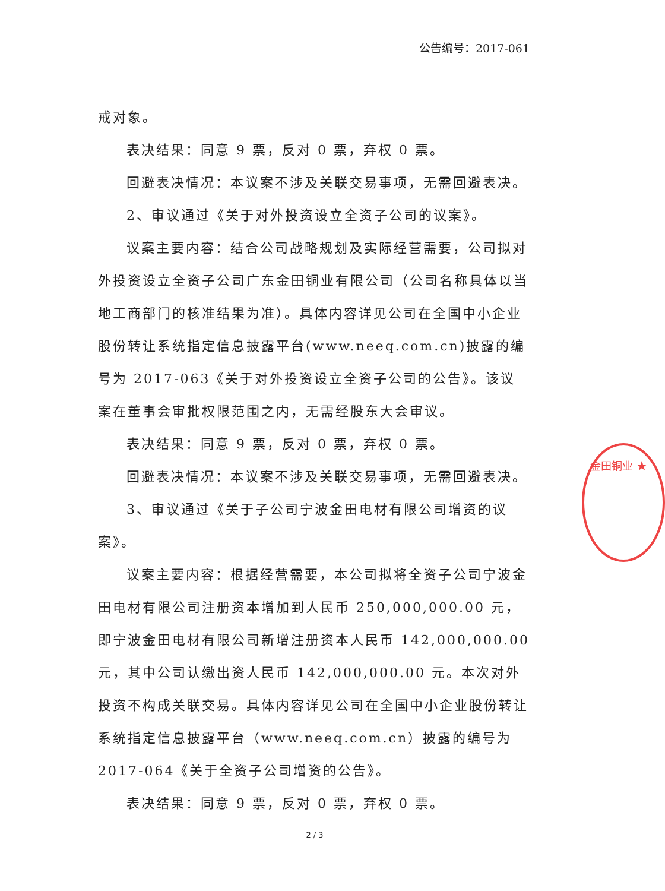公告编号：2017-061
戒对象。
表决结果：同意 9 票，反对 0 票，弃权 0 票。
回避表决情况：本议案不涉及关联交易事项，无需回避表决。
2、审议通过《关于对外投资设立全资子公司的议案》。
议案主要内容：结合公司战略规划及实际经营需要，公司拟对外投资设立全资子公司广东金田铜业有限公司（公司名称具体以当地工商部门的核准结果为准）。具体内容详见公司在全国中小企业股份转让系统指定信息披露平台(www.neeq.com.cn)披露的编号为 2017-063《关于对外投资设立全资子公司的公告》。该议案在董事会审批权限范围之内，无需经股东大会审议。
表决结果：同意 9 票，反对 0 票，弃权 0 票。
回避表决情况：本议案不涉及关联交易事项，无需回避表决。
3、审议通过《关于子公司宁波金田电材有限公司增资的议案》。
议案主要内容：根据经营需要，本公司拟将全资子公司宁波金田电材有限公司注册资本增加到人民币 250,000,000.00 元，即宁波金田电材有限公司新增注册资本人民币 142,000,000.00 元，其中公司认缴出资人民币 142,000,000.00 元。本次对外投资不构成关联交易。具体内容详见公司在全国中小企业股份转让系统指定信息披露平台（www.neeq.com.cn）披露的编号为 2017-064《关于全资子公司增资的公告》。
表决结果：同意 9 票，反对 0 票，弃权 0 票。
金田铜业 ★
2 / 3